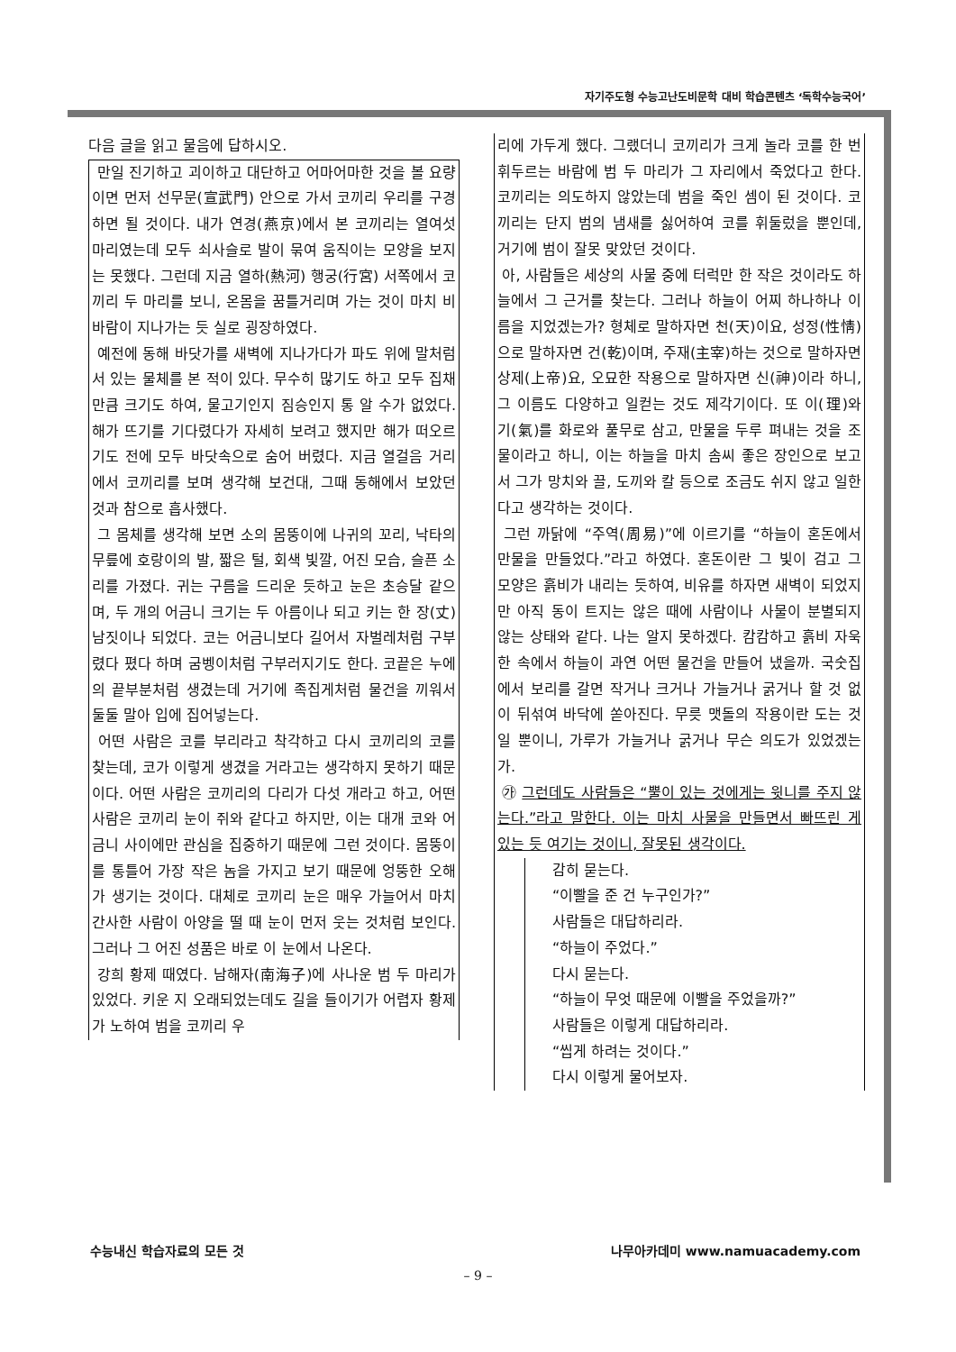자기주도형 수능고난도비문학 대비 학습콘텐츠 ‘독학수능국어’
다음 글을 읽고 물음에 답하시오.
만일 진기하고 괴이하고 대단하고 어마어마한 것을 볼 요량이면 먼저 선무문(宣武門) 안으로 가서 코끼리 우리를 구경하면 될 것이다. 내가 연경(燕京)에서 본 코끼리는 열여섯 마리였는데 모두 쇠사슬로 발이 묶여 움직이는 모양을 보지는 못했다. 그런데 지금 열하(熱河) 행궁(行宮) 서쪽에서 코끼리 두 마리를 보니, 온몸을 꿈틀거리며 가는 것이 마치 비바람이 지나가는 듯 실로 굉장하였다.
예전에 동해 바닷가를 새벽에 지나가다가 파도 위에 말처럼 서 있는 물체를 본 적이 있다. 무수히 많기도 하고 모두 집채만큼 크기도 하여, 물고기인지 짐승인지 통 알 수가 없었다. 해가 뜨기를 기다렸다가 자세히 보려고 했지만 해가 떠오르기도 전에 모두 바닷속으로 숨어 버렸다. 지금 열걸음 거리에서 코끼리를 보며 생각해 보건대, 그때 동해에서 보았던 것과 참으로 흡사했다.
그 몸체를 생각해 보면 소의 몸뚱이에 나귀의 꼬리, 낙타의 무릎에 호랑이의 발, 짧은 털, 회색 빛깔, 어진 모습, 슬픈 소리를 가졌다. 귀는 구름을 드리운 듯하고 눈은 초승달 같으며, 두 개의 어금니 크기는 두 아름이나 되고 키는 한 장(丈) 남짓이나 되었다. 코는 어금니보다 길어서 자벌레처럼 구부렸다 폈다 하며 굼벵이처럼 구부러지기도 한다. 코끝은 누에의 끝부분처럼 생겼는데 거기에 족집게처럼 물건을 끼워서 둘둘 말아 입에 집어넣는다.
어떤 사람은 코를 부리라고 착각하고 다시 코끼리의 코를 찾는데, 코가 이렇게 생겼을 거라고는 생각하지 못하기 때문이다. 어떤 사람은 코끼리의 다리가 다섯 개라고 하고, 어떤 사람은 코끼리 눈이 쥐와 같다고 하지만, 이는 대개 코와 어금니 사이에만 관심을 집중하기 때문에 그런 것이다. 몸뚱이를 통틀어 가장 작은 놈을 가지고 보기 때문에 엉뚱한 오해가 생기는 것이다. 대체로 코끼리 눈은 매우 가늘어서 마치 간사한 사람이 아양을 떨 때 눈이 먼저 웃는 것처럼 보인다. 그러나 그 어진 성품은 바로 이 눈에서 나온다.
강희 황제 때였다. 남해자(南海子)에 사나운 범 두 마리가 있었다. 키운 지 오래되었는데도 길을 들이기가 어렵자 황제가 노하여 범을 코끼리 우
리에 가두게 했다. 그랬더니 코끼리가 크게 놀라 코를 한 번 휘두르는 바람에 범 두 마리가 그 자리에서 죽었다고 한다. 코끼리는 의도하지 않았는데 범을 죽인 셈이 된 것이다. 코끼리는 단지 범의 냄새를 싫어하여 코를 휘둘렀을 뿐인데, 거기에 범이 잘못 맞았던 것이다.
아, 사람들은 세상의 사물 중에 터럭만 한 작은 것이라도 하늘에서 그 근거를 찾는다. 그러나 하늘이 어찌 하나하나 이름을 지었겠는가? 형체로 말하자면 천(天)이요, 성정(性情)으로 말하자면 건(乾)이며, 주재(主宰)하는 것으로 말하자면 상제(上帝)요, 오묘한 작용으로 말하자면 신(神)이라 하니, 그 이름도 다양하고 일컫는 것도 제각기이다. 또 이(理)와 기(氣)를 화로와 풀무로 삼고, 만물을 두루 펴내는 것을 조물이라고 하니, 이는 하늘을 마치 솜씨 좋은 장인으로 보고서 그가 망치와 끌, 도끼와 칼 등으로 조금도 쉬지 않고 일한다고 생각하는 것이다.
그런 까닭에 “주역(周易)”에 이르기를 “하늘이 혼돈에서 만물을 만들었다.”라고 하였다. 혼돈이란 그 빛이 검고 그 모양은 흙비가 내리는 듯하여, 비유를 하자면 새벽이 되었지만 아직 동이 트지는 않은 때에 사람이나 사물이 분별되지 않는 상태와 같다. 나는 알지 못하겠다. 캄캄하고 흙비 자욱한 속에서 하늘이 과연 어떤 물건을 만들어 냈을까. 국숫집에서 보리를 갈면 작거나 크거나 가늘거나 굵거나 할 것 없이 뒤섞여 바닥에 쏟아진다. 무릇 맷돌의 작용이란 도는 것일 뿐이니, 가루가 가늘거나 굵거나 무슨 의도가 있었겠는가.
㉮ 그런데도 사람들은 “뿔이 있는 것에게는 윗니를 주지 않는다.”라고 말한다. 이는 마치 사물을 만들면서 빠뜨린 게 있는 듯 여기는 것이니, 잘못된 생각이다.
감히 묻는다.
“이빨을 준 건 누구인가?”
사람들은 대답하리라.
“하늘이 주었다.”
다시 묻는다.
“하늘이 무엇 때문에 이빨을 주었을까?”
사람들은 이렇게 대답하리라.
“씹게 하려는 것이다.”
다시 이렇게 물어보자.
수능내신 학습자료의 모든 것 나무아카데미 www.namuacademy.com
– 9 –